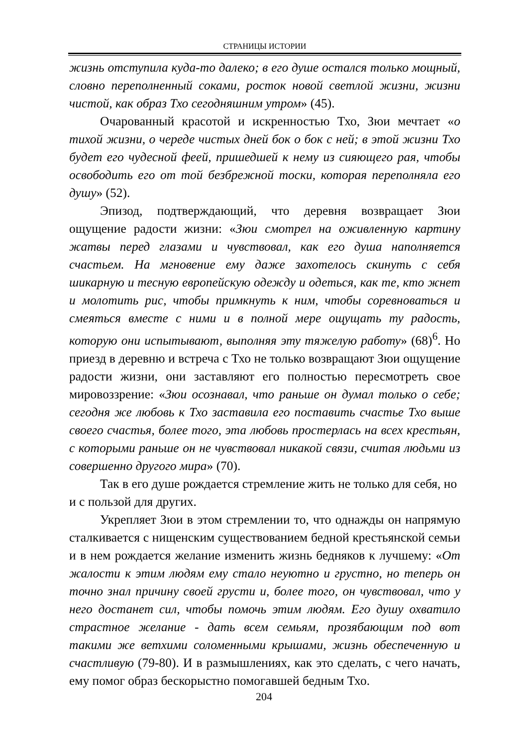СТРАНИЦЫ ИСТОРИИ
жизнь отступила куда-то далеко; в его душе остался только мощный, словно переполненный соками, росток новой светлой жизни, жизни чистой, как образ Тхо сегодняшним утром» (45).
Очарованный красотой и искренностью Тхо, Зюи мечтает «о тихой жизни, о череде чистых дней бок о бок с ней; в этой жизни Тхо будет его чудесной феей, пришедшей к нему из сияющего рая, чтобы освободить его от той безбрежной тоски, которая переполняла его душу» (52).
Эпизод, подтверждающий, что деревня возвращает Зюи ощущение радости жизни: «Зюи смотрел на оживленную картину жатвы перед глазами и чувствовал, как его душа наполняется счастьем. На мгновение ему даже захотелось скинуть с себя шикарную и тесную европейскую одежду и одеться, как те, кто жнет и молотить рис, чтобы примкнуть к ним, чтобы соревноваться и смеяться вместе с ними и в полной мере ощущать ту радость, которую они испытывают, выполняя эту тяжелую работу» (68)<sup>6</sup>. Но приезд в деревню и встреча с Тхо не только возвращают Зюи ощущение радости жизни, они заставляют его полностью пересмотреть свое мировоззрение: «Зюи осознавал, что раньше он думал только о себе; сегодня же любовь к Тхо заставила его поставить счастье Тхо выше своего счастья, более того, эта любовь простерлась на всех крестьян, с которыми раньше он не чувствовал никакой связи, считая людьми из совершенно другого мира» (70).
Так в его душе рождается стремление жить не только для себя, но и с пользой для других.
Укрепляет Зюи в этом стремлении то, что однажды он напрямую сталкивается с нищенским существованием бедной крестьянской семьи и в нем рождается желание изменить жизнь бедняков к лучшему: «От жалости к этим людям ему стало неуютно и грустно, но теперь он точно знал причину своей грусти и, более того, он чувствовал, что у него достанет сил, чтобы помочь этим людям. Его душу охватило страстное желание - дать всем семьям, прозябающим под вот такими же ветхими соломенными крышами, жизнь обеспеченную и счастливую (79-80). И в размышлениях, как это сделать, с чего начать, ему помог образ бескорыстно помогавшей бедным Тхо.
204